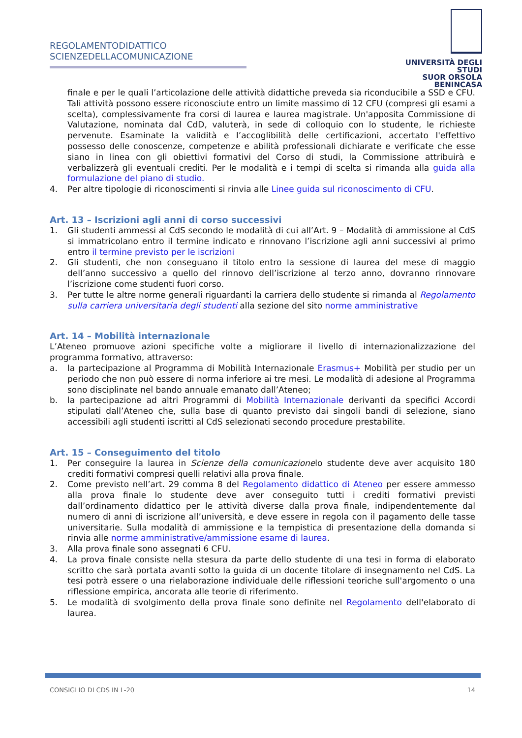REGOLAMENTODIDATTICO
SCIENZEDELLACOMUNICAZIONE
UNIVERSITÀ DEGLI STUDI
SUOR ORSOLA
BENINCASA
finale e per le quali l’articolazione delle attività didattiche preveda sia riconducibile a SSD e CFU. Tali attività possono essere riconosciute entro un limite massimo di 12 CFU (compresi gli esami a scelta), complessivamente fra corsi di laurea e laurea magistrale. Un'apposita Commissione di Valutazione, nominata dal CdD, valuterà, in sede di colloquio con lo studente, le richieste pervenute. Esaminate la validità e l’accoglibilità delle certificazioni, accertato l'effettivo possesso delle conoscenze, competenze e abilità professionali dichiarate e verificate che esse siano in linea con gli obiettivi formativi del Corso di studi, la Commissione attribuirà e verbalizzerà gli eventuali crediti. Per le modalità e i tempi di scelta si rimanda alla guida alla formulazione del piano di studio.
4. Per altre tipologie di riconoscimenti si rinvia alle Linee guida sul riconoscimento di CFU.
Art. 13 – Iscrizioni agli anni di corso successivi
1. Gli studenti ammessi al CdS secondo le modalità di cui all’Art. 9 – Modalità di ammissione al CdS si immatricolano entro il termine indicato e rinnovano l’iscrizione agli anni successivi al primo entro il termine previsto per le iscrizioni
2. Gli studenti, che non conseguano il titolo entro la sessione di laurea del mese di maggio dell’anno successivo a quello del rinnovo dell’iscrizione al terzo anno, dovranno rinnovare l’iscrizione come studenti fuori corso.
3. Per tutte le altre norme generali riguardanti la carriera dello studente si rimanda al Regolamento sulla carriera universitaria degli studenti alla sezione del sito norme amministrative
Art. 14 – Mobilità internazionale
L’Ateneo promuove azioni specifiche volte a migliorare il livello di internazionalizzazione del programma formativo, attraverso:
a. la partecipazione al Programma di Mobilità Internazionale Erasmus+ Mobilità per studio per un periodo che non può essere di norma inferiore ai tre mesi. Le modalità di adesione al Programma sono disciplinate nel bando annuale emanato dall’Ateneo;
b. la partecipazione ad altri Programmi di Mobilità Internazionale derivanti da specifici Accordi stipulati dall’Ateneo che, sulla base di quanto previsto dai singoli bandi di selezione, siano accessibili agli studenti iscritti al CdS selezionati secondo procedure prestabilite.
Art. 15 – Conseguimento del titolo
1. Per conseguire la laurea in Scienze della comunicazionelo studente deve aver acquisito 180 crediti formativi compresi quelli relativi alla prova finale.
2. Come previsto nell’art. 29 comma 8 del Regolamento didattico di Ateneo per essere ammesso alla prova finale lo studente deve aver conseguito tutti i crediti formativi previsti dall’ordinamento didattico per le attività diverse dalla prova finale, indipendentemente dal numero di anni di iscrizione all’università, e deve essere in regola con il pagamento delle tasse universitarie. Sulla modalità di ammissione e la tempistica di presentazione della domanda si rinvia alle norme amministrative/ammissione esame di laurea.
3. Alla prova finale sono assegnati 6 CFU.
4. La prova finale consiste nella stesura da parte dello studente di una tesi in forma di elaborato scritto che sarà portata avanti sotto la guida di un docente titolare di insegnamento nel CdS. La tesi potrà essere o una rielaborazione individuale delle riflessioni teoriche sull'argomento o una riflessione empirica, ancorata alle teorie di riferimento.
5. Le modalità di svolgimento della prova finale sono definite nel Regolamento dell'elaborato di laurea.
CONSIGLIO DI CDS IN L-20 14